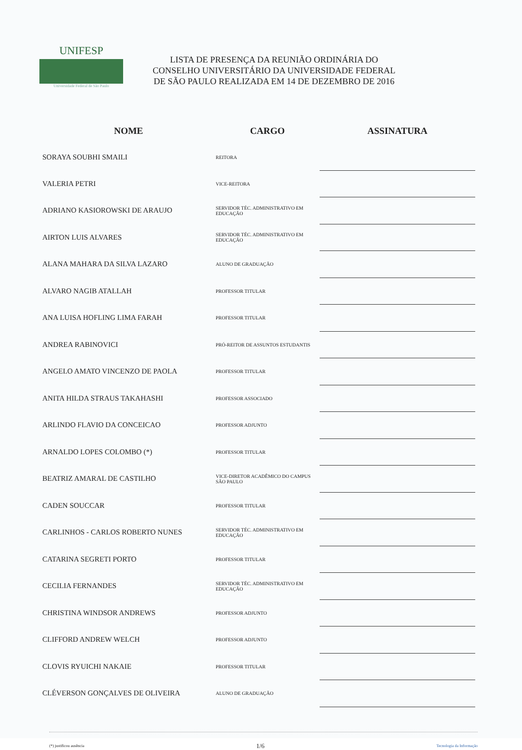UNIFESP
Universidade Federal de São Paulo
LISTA DE PRESENÇA DA REUNIÃO ORDINÁRIA DO
CONSELHO UNIVERSITÁRIO DA UNIVERSIDADE FEDERAL
DE SÃO PAULO REALIZADA EM 14 DE DEZEMBRO DE 2016
| NOME | CARGO | ASSINATURA |
| --- | --- | --- |
| SORAYA SOUBHI SMAILI | REITORA | |
| VALERIA PETRI | VICE-REITORA | |
| ADRIANO KASIOROWSKI DE ARAUJO | SERVIDOR TÉC. ADMINISTRATIVO EM EDUCAÇÃO | |
| AIRTON LUIS ALVARES | SERVIDOR TÉC. ADMINISTRATIVO EM EDUCAÇÃO | |
| ALANA MAHARA DA SILVA LAZARO | ALUNO DE GRADUAÇÃO | |
| ALVARO NAGIB ATALLAH | PROFESSOR TITULAR | |
| ANA LUISA HOFLING LIMA FARAH | PROFESSOR TITULAR | |
| ANDREA RABINOVICI | PRÓ-REITOR DE ASSUNTOS ESTUDANTIS | |
| ANGELO AMATO VINCENZO DE PAOLA | PROFESSOR TITULAR | |
| ANITA HILDA STRAUS TAKAHASHI | PROFESSOR ASSOCIADO | |
| ARLINDO FLAVIO DA CONCEICAO | PROFESSOR ADJUNTO | |
| ARNALDO LOPES COLOMBO (*) | PROFESSOR TITULAR | |
| BEATRIZ AMARAL DE CASTILHO | VICE-DIRETOR ACADÊMICO DO CAMPUS SÃO PAULO | |
| CADEN SOUCCAR | PROFESSOR TITULAR | |
| CARLINHOS - CARLOS ROBERTO NUNES | SERVIDOR TÉC. ADMINISTRATIVO EM EDUCAÇÃO | |
| CATARINA SEGRETI PORTO | PROFESSOR TITULAR | |
| CECILIA FERNANDES | SERVIDOR TÉC. ADMINISTRATIVO EM EDUCAÇÃO | |
| CHRISTINA WINDSOR ANDREWS | PROFESSOR ADJUNTO | |
| CLIFFORD ANDREW WELCH | PROFESSOR ADJUNTO | |
| CLOVIS RYUICHI NAKAIE | PROFESSOR TITULAR | |
| CLÉVERSON GONÇALVES DE OLIVEIRA | ALUNO DE GRADUAÇÃO | |
(*) justificou ausência 1/6 Tecnologia da Informação